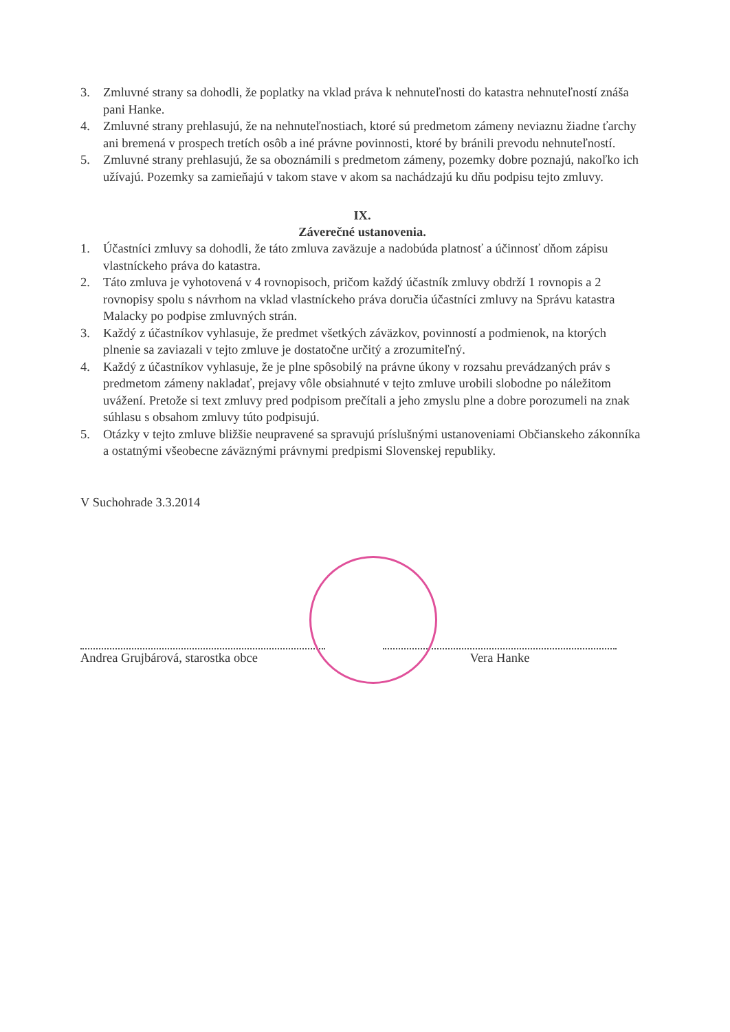3. Zmluvné strany sa dohodli, že poplatky na vklad práva k nehnuteľnosti do katastra nehnuteľností znáša pani Hanke.
4. Zmluvné strany prehlasujú, že na nehnuteľnostiach, ktoré sú predmetom zámeny neviaznu žiadne ťarchy ani bremená v prospech tretích osôb a iné právne povinnosti, ktoré by bránili prevodu nehnuteľností.
5. Zmluvné strany prehlasujú, že sa oboznámili s predmetom zámeny, pozemky dobre poznajú, nakoľko ich užívajú. Pozemky sa zamieňajú v takom stave v akom sa nachádzajú ku dňu podpisu tejto zmluvy.
IX.
Záverečné ustanovenia.
1. Účastníci zmluvy sa dohodli, že táto zmluva zaväzuje a nadobúda platnosť a účinnosť dňom zápisu vlastníckeho práva do katastra.
2. Táto zmluva je vyhotovená v 4 rovnopisoch, pričom každý účastník zmluvy obdrží 1 rovnopis a 2 rovnopisy spolu s návrhom na vklad vlastníckeho práva doručia účastníci zmluvy na Správu katastra Malacky po podpise zmluvných strán.
3. Každý z účastníkov vyhlasuje, že predmet všetkých záväzkov, povinností a podmienok, na ktorých plnenie sa zaviazali v tejto zmluve je dostatočne určitý a zrozumiteľný.
4. Každý z účastníkov vyhlasuje, že je plne spôsobilý na právne úkony v rozsahu prevádzaných práv s predmetom zámeny nakladať, prejavy vôle obsiahnuté v tejto zmluve urobili slobodne po náležitom uvážení. Pretože si text zmluvy pred podpisom prečítali a jeho zmyslu plne a dobre porozumeli na znak súhlasu s obsahom zmluvy túto podpisujú.
5. Otázky v tejto zmluve bližšie neupravené sa spravujú príslušnými ustanoveniami Občianskeho zákonníka a ostatnými všeobecne záväznými právnymi predpismi Slovenskej republiky.
V Suchohrade 3.3.2014
Andrea Grujbárová, starostka obce Vera Hanke